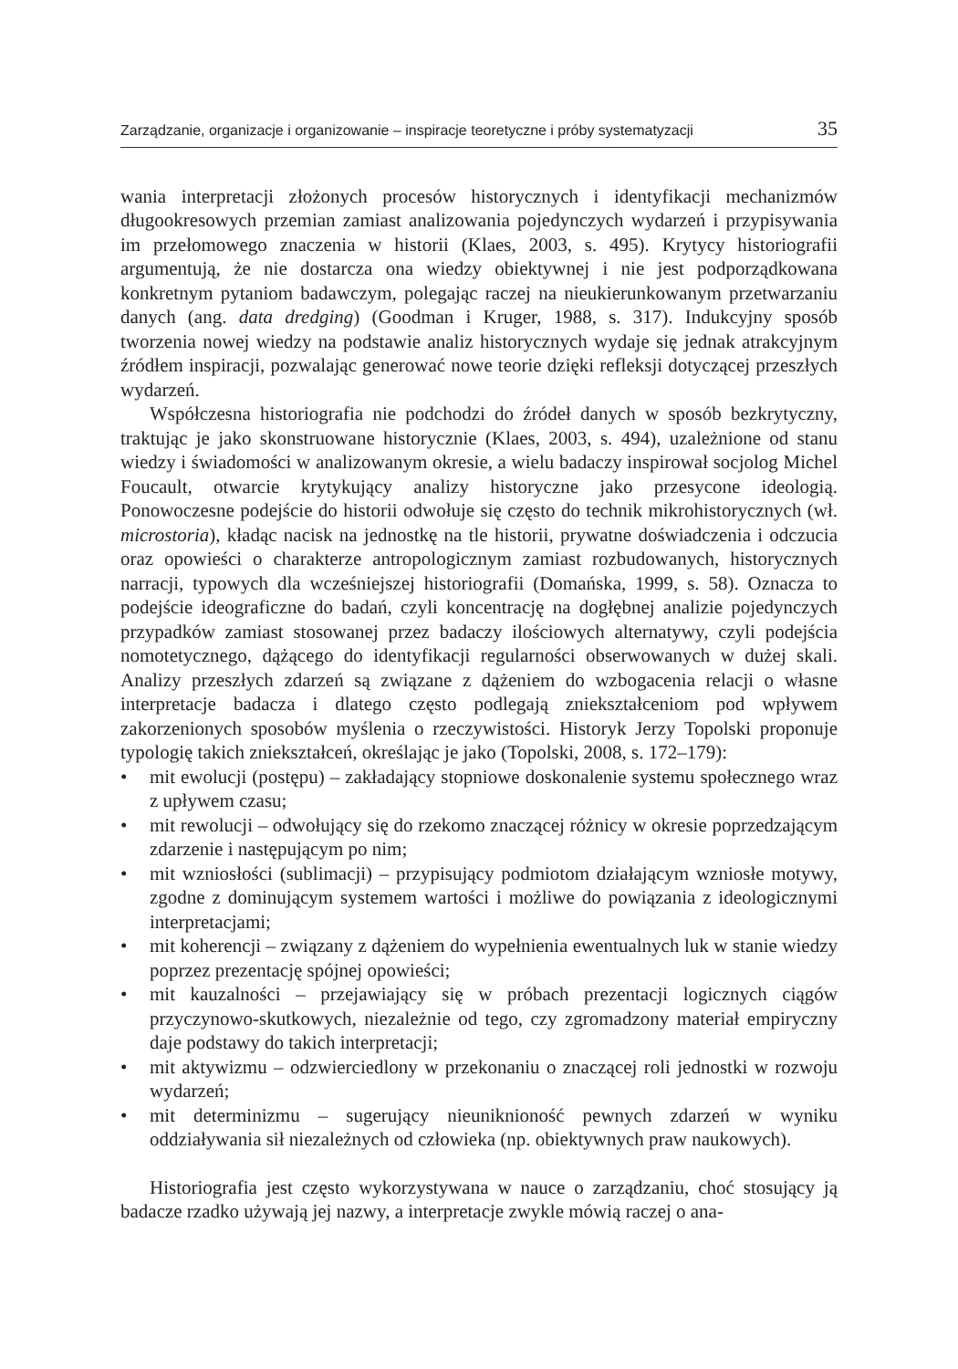Zarządzanie, organizacje i organizowanie – inspiracje teoretyczne i próby systematyzacji 35
wania interpretacji złożonych procesów historycznych i identyfikacji mechanizmów długookresowych przemian zamiast analizowania pojedynczych wydarzeń i przypisywania im przełomowego znaczenia w historii (Klaes, 2003, s. 495). Krytycy historiografii argumentują, że nie dostarcza ona wiedzy obiektywnej i nie jest podporządkowana konkretnym pytaniom badawczym, polegając raczej na nieukierunkowanym przetwarzaniu danych (ang. data dredging) (Goodman i Kruger, 1988, s. 317). Indukcyjny sposób tworzenia nowej wiedzy na podstawie analiz historycznych wydaje się jednak atrakcyjnym źródłem inspiracji, pozwalając generować nowe teorie dzięki refleksji dotyczącej przeszłych wydarzeń.
Współczesna historiografia nie podchodzi do źródeł danych w sposób bezkrytyczny, traktując je jako skonstruowane historycznie (Klaes, 2003, s. 494), uzależnione od stanu wiedzy i świadomości w analizowanym okresie, a wielu badaczy inspirował socjolog Michel Foucault, otwarcie krytykujący analizy historyczne jako przesycone ideologią. Ponowoczesne podejście do historii odwołuje się często do technik mikrohistorycznych (wł. microstoria), kładąc nacisk na jednostkę na tle historii, prywatne doświadczenia i odczucia oraz opowieści o charakterze antropologicznym zamiast rozbudowanych, historycznych narracji, typowych dla wcześniejszej historiografii (Domańska, 1999, s. 58). Oznacza to podejście ideograficzne do badań, czyli koncentrację na dogłębnej analizie pojedynczych przypadków zamiast stosowanej przez badaczy ilościowych alternatywy, czyli podejścia nomotetycznego, dążącego do identyfikacji regularności obserwowanych w dużej skali. Analizy przeszłych zdarzeń są związane z dążeniem do wzbogacenia relacji o własne interpretacje badacza i dlatego często podlegają zniekształceniom pod wpływem zakorzenionych sposobów myślenia o rzeczywistości. Historyk Jerzy Topolski proponuje typologię takich zniekształceń, określając je jako (Topolski, 2008, s. 172–179):
• mit ewolucji (postępu) – zakładający stopniowe doskonalenie systemu społecznego wraz z upływem czasu;
• mit rewolucji – odwołujący się do rzekomo znaczącej różnicy w okresie poprzedzającym zdarzenie i następującym po nim;
• mit wzniosłości (sublimacji) – przypisujący podmiotom działającym wzniosłe motywy, zgodne z dominującym systemem wartości i możliwe do powiązania z ideologicznymi interpretacjami;
• mit koherencji – związany z dążeniem do wypełnienia ewentualnych luk w stanie wiedzy poprzez prezentację spójnej opowieści;
• mit kauzalności – przejawiający się w próbach prezentacji logicznych ciągów przyczynowo-skutkowych, niezależnie od tego, czy zgromadzony materiał empiryczny daje podstawy do takich interpretacji;
• mit aktywizmu – odzwierciedlony w przekonaniu o znaczącej roli jednostki w rozwoju wydarzeń;
• mit determinizmu – sugerujący nieuniknioność pewnych zdarzeń w wyniku oddziaływania sił niezależnych od człowieka (np. obiektywnych praw naukowych).
Historiografia jest często wykorzystywana w nauce o zarządzaniu, choć stosujący ją badacze rzadko używają jej nazwy, a interpretacje zwykle mówią raczej o ana-